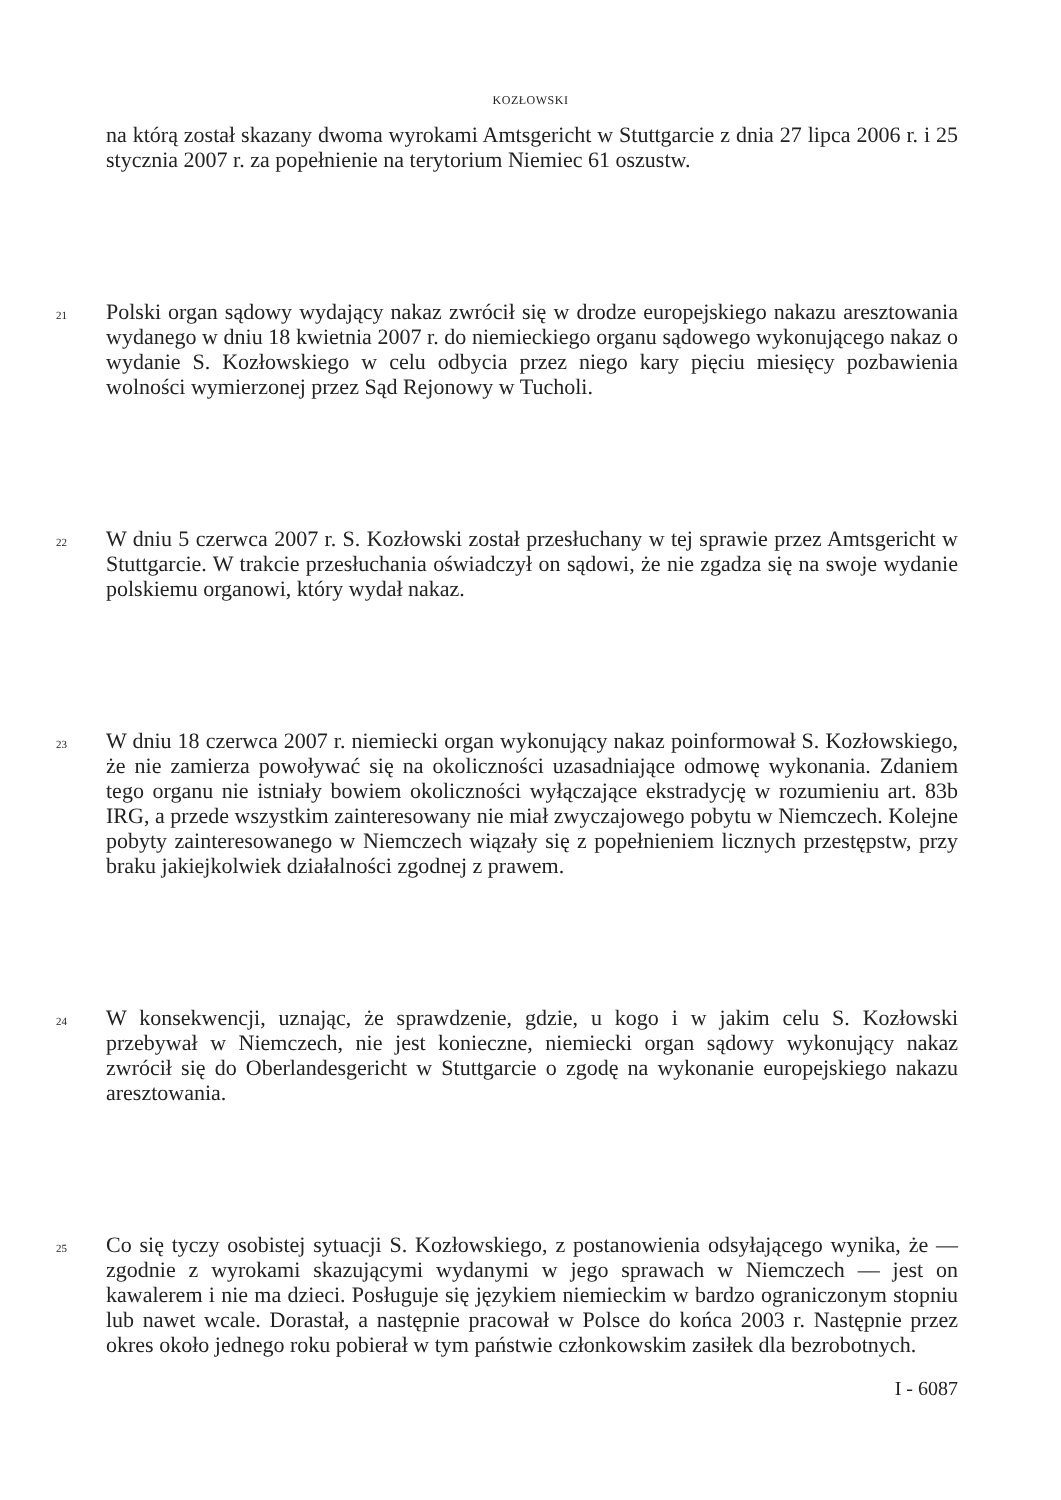KOZŁOWSKI
na którą został skazany dwoma wyrokami Amtsgericht w Stuttgarcie z dnia 27 lipca 2006 r. i 25 stycznia 2007 r. za popełnienie na terytorium Niemiec 61 oszustw.
21
Polski organ sądowy wydający nakaz zwrócił się w drodze europejskiego nakazu aresztowania wydanego w dniu 18 kwietnia 2007 r. do niemieckiego organu sądowego wykonującego nakaz o wydanie S. Kozłowskiego w celu odbycia przez niego kary pięciu miesięcy pozbawienia wolności wymierzonej przez Sąd Rejonowy w Tucholi.
22
W dniu 5 czerwca 2007 r. S. Kozłowski został przesłuchany w tej sprawie przez Amtsgericht w Stuttgarcie. W trakcie przesłuchania oświadczył on sądowi, że nie zgadza się na swoje wydanie polskiemu organowi, który wydał nakaz.
23
W dniu 18 czerwca 2007 r. niemiecki organ wykonujący nakaz poinformował S. Kozłowskiego, że nie zamierza powoływać się na okoliczności uzasadniające odmowę wykonania. Zdaniem tego organu nie istniały bowiem okoliczności wyłączające ekstradycję w rozumieniu art. 83b IRG, a przede wszystkim zainteresowany nie miał zwyczajowego pobytu w Niemczech. Kolejne pobyty zainteresowanego w Niemczech wiązały się z popełnieniem licznych przestępstw, przy braku jakiejkolwiek działalności zgodnej z prawem.
24
W konsekwencji, uznając, że sprawdzenie, gdzie, u kogo i w jakim celu S. Kozłowski przebywał w Niemczech, nie jest konieczne, niemiecki organ sądowy wykonujący nakaz zwrócił się do Oberlandesgericht w Stuttgarcie o zgodę na wykonanie europejskiego nakazu aresztowania.
25
Co się tyczy osobistej sytuacji S. Kozłowskiego, z postanowienia odsyłającego wynika, że — zgodnie z wyrokami skazującymi wydanymi w jego sprawach w Niemczech — jest on kawalerem i nie ma dzieci. Posługuje się językiem niemieckim w bardzo ograniczonym stopniu lub nawet wcale. Dorastał, a następnie pracował w Polsce do końca 2003 r. Następnie przez okres około jednego roku pobierał w tym państwie członkowskim zasiłek dla bezrobotnych.
I - 6087